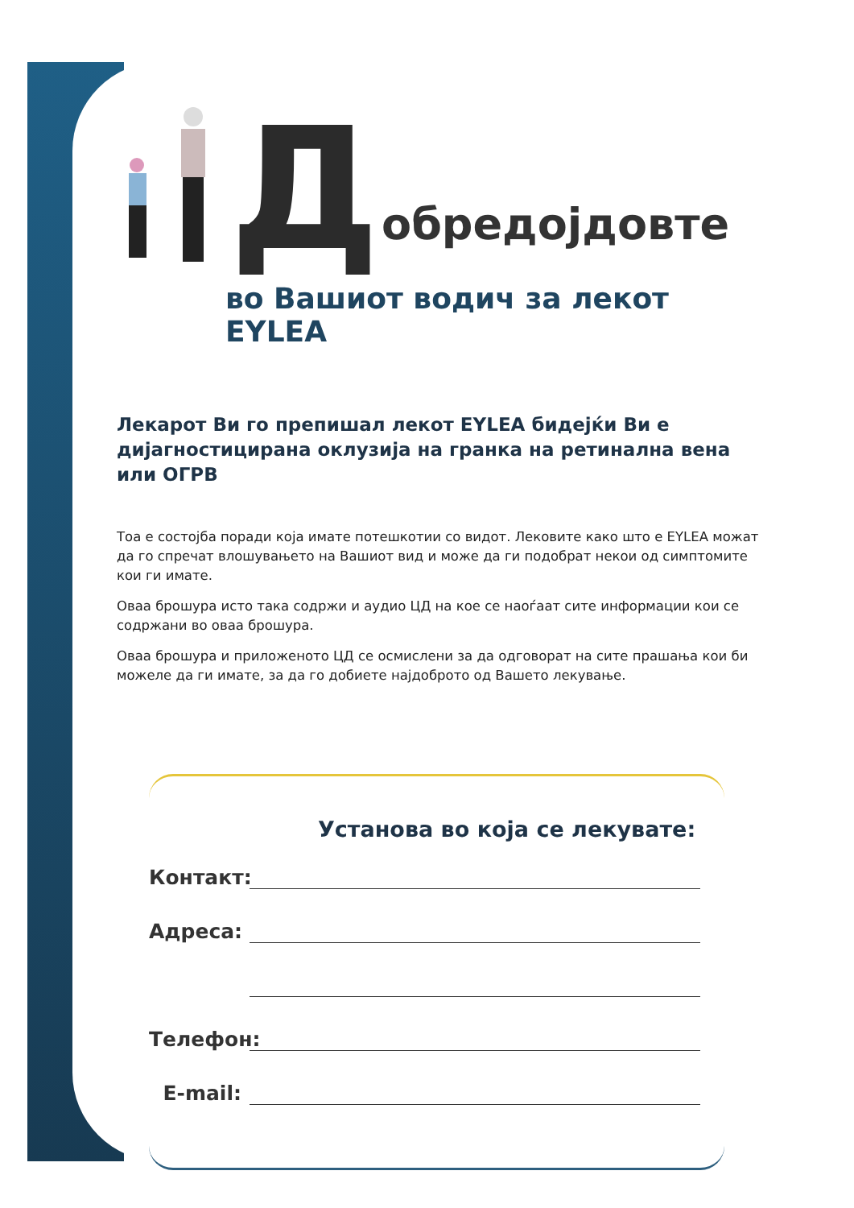Добредојдовте
во Вашиот водич за лекот EYLEA
Лекарот Ви го препишал лекот EYLEA бидејќи Ви е дијагностицирана оклузија на гранка на ретинална вена или ОГРВ
Тоа е состојба поради која имате потешкотии со видот. Лековите како што е EYLEA можат да го спречат влошувањето на Вашиот вид и може да ги подобрат некои од симптомите кои ги имате.
Оваа брошура исто така содржи и аудио ЦД на кое се наоѓаат сите информации кои се содржани во оваа брошура.
Оваа брошура и приложеното ЦД се осмислени за да одговорат на сите прашања кои би можеле да ги имате, за да го добиете најдоброто од Вашето лекување.
Установа во која се лекувате:
Контакт:
Адреса:
Телефон:
E-mail: